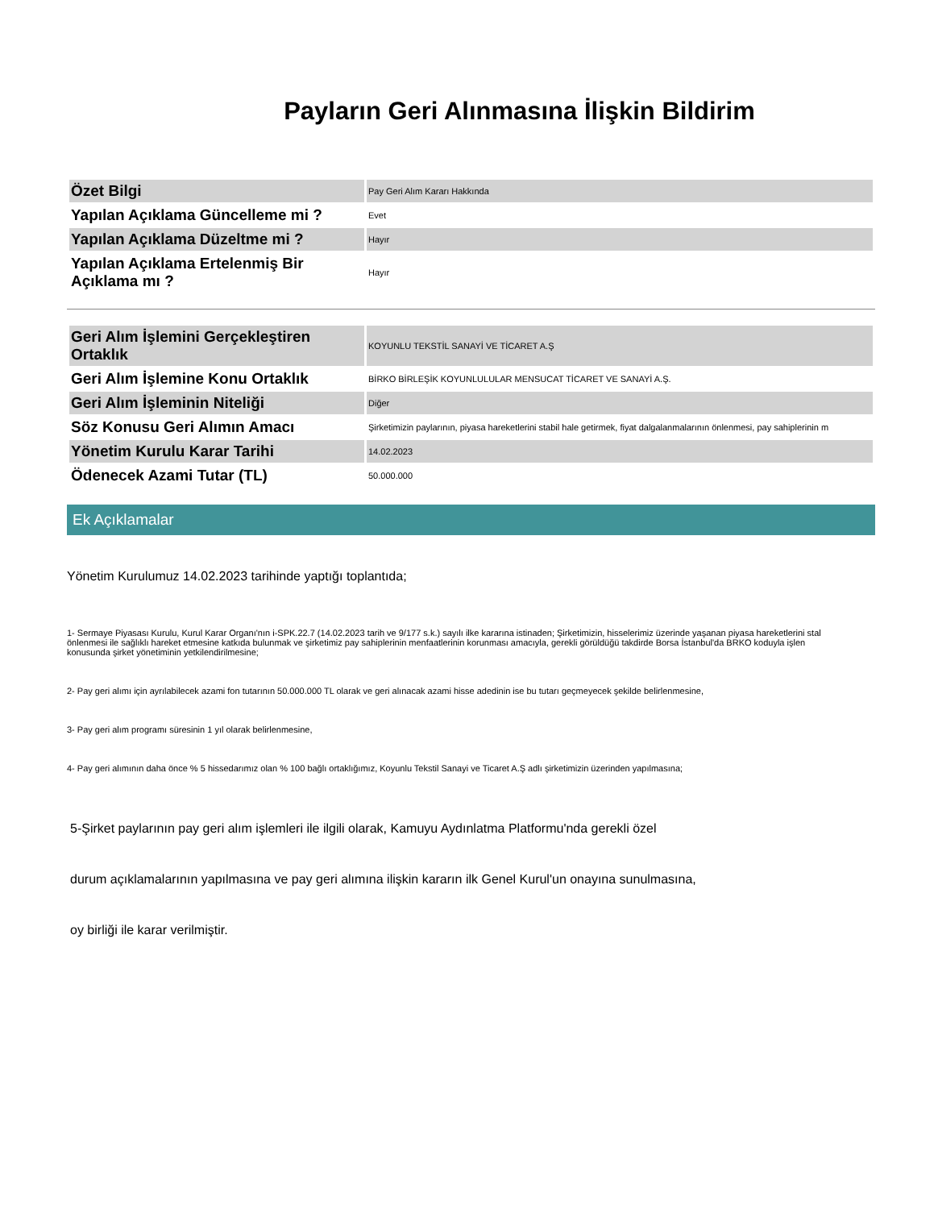Payların Geri Alınmasına İlişkin Bildirim
| Özet Bilgi | Pay Geri Alım Kararı Hakkında |
| Yapılan Açıklama Güncelleme mi ? | Evet |
| Yapılan Açıklama Düzeltme mi ? | Hayır |
| Yapılan Açıklama Ertelenmiş Bir Açıklama mı ? | Hayır |
| Geri Alım İşlemini Gerçekleştiren Ortaklık | KOYUNLU TEKSTİL SANAYİ VE TİCARET A.Ş |
| Geri Alım İşlemine Konu Ortaklık | BİRKO BİRLEŞİK KOYUNLULULAR MENSUCAT TİCARET VE SANAYİ A.Ş. |
| Geri Alım İşleminin Niteliği | Diğer |
| Söz Konusu Geri Alımın Amacı | Şirketimizin paylarının, piyasa hareketlerini stabil hale getirmek, fiyat dalgalanmalarının önlenmesi, pay sahiplerinin m |
| Yönetim Kurulu Karar Tarihi | 14.02.2023 |
| Ödenecek Azami Tutar (TL) | 50.000.000 |
Ek Açıklamalar
Yönetim Kurulumuz 14.02.2023 tarihinde yaptığı toplantıda;
1- Sermaye Piyasası Kurulu, Kurul Karar Organı'nın i-SPK.22.7 (14.02.2023 tarih ve 9/177 s.k.) sayılı ilke kararına istinaden; Şirketimizin, hisselerimiz üzerinde yaşanan piyasa hareketlerini stal
önlenmesi ile sağlıklı hareket etmesine katkıda bulunmak ve şirketimiz pay sahiplerinin menfaatlerinin korunması amacıyla, gerekli görüldüğü takdirde Borsa İstanbul'da BRKO koduyla işlen
konusunda şirket yönetiminin yetkilendirilmesine;
2- Pay geri alımı için ayrılabilecek azami fon tutarının 50.000.000 TL olarak ve geri alınacak azami hisse adedinin ise bu tutarı geçmeyecek şekilde belirlenmesine,
3- Pay geri alım programı süresinin 1 yıl olarak belirlenmesine,
4- Pay geri alımının daha önce % 5 hissedarımız olan % 100 bağlı ortaklığımız, Koyunlu Tekstil Sanayi ve Ticaret A.Ş adlı şirketimizin üzerinden yapılmasına;
5-Şirket paylarının pay geri alım işlemleri ile ilgili olarak, Kamuyu Aydınlatma Platformu'nda gerekli özel
durum açıklamalarının yapılmasına ve pay geri alımına ilişkin kararın ilk Genel Kurul'un onayına sunulmasına,
oy birliği ile karar verilmiştir.